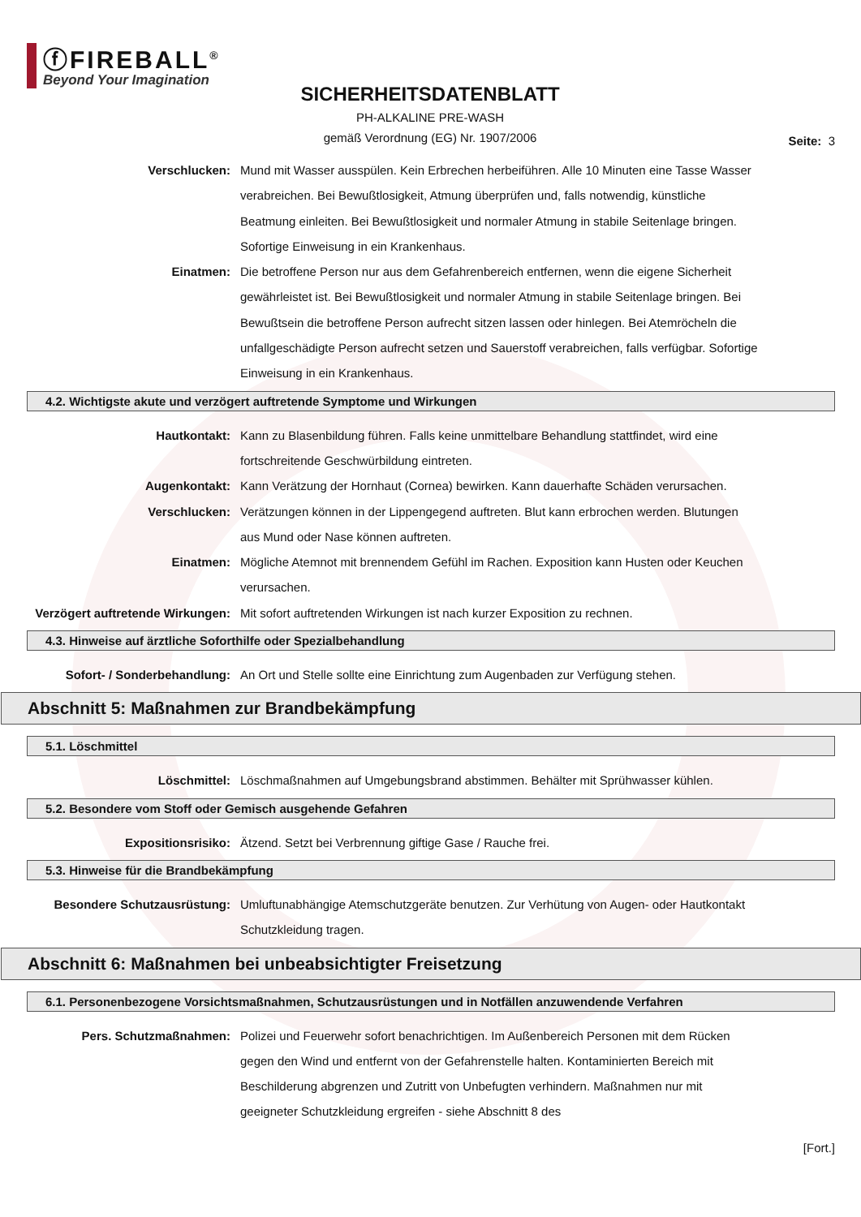ⓕFIREBALL<sup>®</sup>
Beyond Your Imagination
SICHERHEITSDATENBLATT
PH-ALKALINE PRE-WASH
gemäß Verordnung (EG) Nr. 1907/2006
Seite: 3
Verschlucken: Mund mit Wasser ausspülen. Kein Erbrechen herbeiführen. Alle 10 Minuten eine Tasse Wasser verabreichen. Bei Bewußtlosigkeit, Atmung überprüfen und, falls notwendig, künstliche Beatmung einleiten. Bei Bewußtlosigkeit und normaler Atmung in stabile Seitenlage bringen. Sofortige Einweisung in ein Krankenhaus.
Einatmen: Die betroffene Person nur aus dem Gefahrenbereich entfernen, wenn die eigene Sicherheit gewährleistet ist. Bei Bewußtlosigkeit und normaler Atmung in stabile Seitenlage bringen. Bei Bewußtsein die betroffene Person aufrecht sitzen lassen oder hinlegen. Bei Atemröcheln die unfallgeschädigte Person aufrecht setzen und Sauerstoff verabreichen, falls verfügbar. Sofortige Einweisung in ein Krankenhaus.
4.2. Wichtigste akute und verzögert auftretende Symptome und Wirkungen
Hautkontakt: Kann zu Blasenbildung führen. Falls keine unmittelbare Behandlung stattfindet, wird eine fortschreitende Geschwürbildung eintreten.
Augenkontakt: Kann Verätzung der Hornhaut (Cornea) bewirken. Kann dauerhafte Schäden verursachen.
Verschlucken: Verätzungen können in der Lippengegend auftreten. Blut kann erbrochen werden. Blutungen aus Mund oder Nase können auftreten.
Einatmen: Mögliche Atemnot mit brennendem Gefühl im Rachen. Exposition kann Husten oder Keuchen verursachen.
Verzögert auftretende Wirkungen:
Mit sofort auftretenden Wirkungen ist nach kurzer Exposition zu rechnen.
4.3. Hinweise auf ärztliche Soforthilfe oder Spezialbehandlung
Sofort- / Sonderbehandlung: An Ort und Stelle sollte eine Einrichtung zum Augenbaden zur Verfügung stehen.
Abschnitt 5: Maßnahmen zur Brandbekämpfung
5.1. Löschmittel
Löschmittel: Löschmaßnahmen auf Umgebungsbrand abstimmen. Behälter mit Sprühwasser kühlen.
5.2. Besondere vom Stoff oder Gemisch ausgehende Gefahren
Expositionsrisiko: Ätzend. Setzt bei Verbrennung giftige Gase / Rauche frei.
5.3. Hinweise für die Brandbekämpfung
Besondere Schutzausrüstung: Umluftunabhängige Atemschutzgeräte benutzen. Zur Verhütung von Augen- oder Hautkontakt Schutzkleidung tragen.
Abschnitt 6: Maßnahmen bei unbeabsichtigter Freisetzung
6.1. Personenbezogene Vorsichtsmaßnahmen, Schutzausrüstungen und in Notfällen anzuwendende Verfahren
Pers. Schutzmaßnahmen: Polizei und Feuerwehr sofort benachrichtigen. Im Außenbereich Personen mit dem Rücken gegen den Wind und entfernt von der Gefahrenstelle halten. Kontaminierten Bereich mit Beschilderung abgrenzen und Zutritt von Unbefugten verhindern. Maßnahmen nur mit geeigneter Schutzkleidung ergreifen - siehe Abschnitt 8 des
[Fort.]